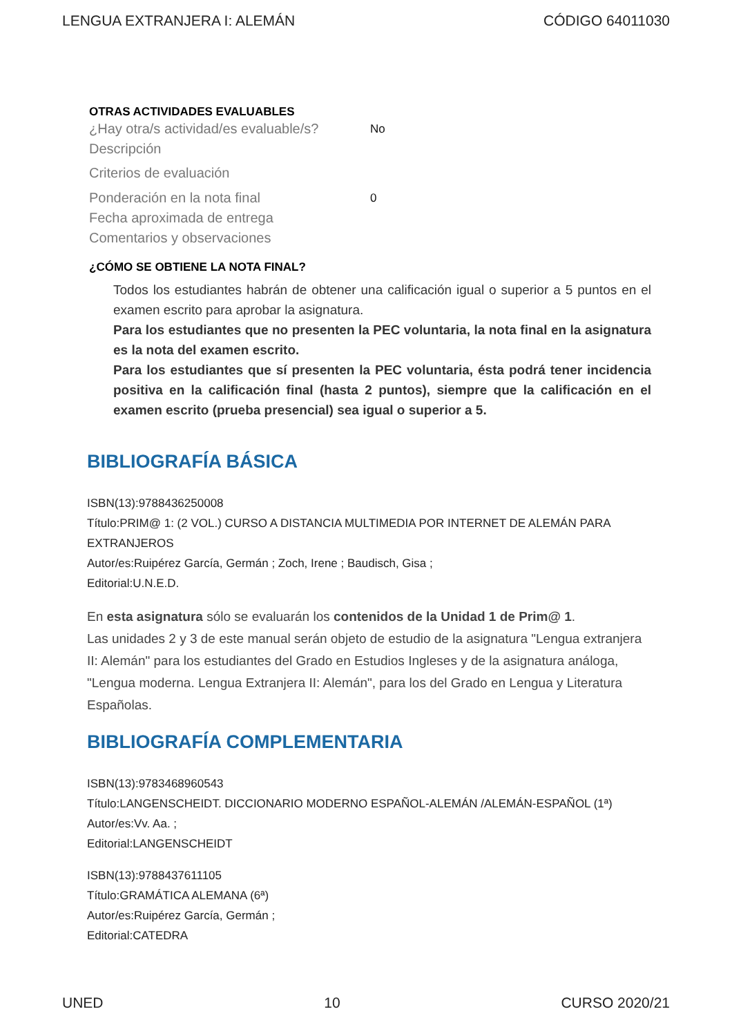LENGUA EXTRANJERA I: ALEMÁN CÓDIGO 64011030
OTRAS ACTIVIDADES EVALUABLES
¿Hay otra/s actividad/es evaluable/s? No
Descripción
Criterios de evaluación
Ponderación en la nota final 0
Fecha aproximada de entrega
Comentarios y observaciones
¿CÓMO SE OBTIENE LA NOTA FINAL?
Todos los estudiantes habrán de obtener una calificación igual o superior a 5 puntos en el examen escrito para aprobar la asignatura.
Para los estudiantes que no presenten la PEC voluntaria, la nota final en la asignatura es la nota del examen escrito.
Para los estudiantes que sí presenten la PEC voluntaria, ésta podrá tener incidencia positiva en la calificación final (hasta 2 puntos), siempre que la calificación en el examen escrito (prueba presencial) sea igual o superior a 5.
BIBLIOGRAFÍA BÁSICA
ISBN(13):9788436250008
Título:PRIM@ 1: (2 VOL.) CURSO A DISTANCIA MULTIMEDIA POR INTERNET DE ALEMÁN PARA EXTRANJEROS
Autor/es:Ruipérez García, Germán ; Zoch, Irene ; Baudisch, Gisa ;
Editorial:U.N.E.D.
En esta asignatura sólo se evaluarán los contenidos de la Unidad 1 de Prim@ 1.
Las unidades 2 y 3 de este manual serán objeto de estudio de la asignatura "Lengua extranjera II: Alemán" para los estudiantes del Grado en Estudios Ingleses y de la asignatura análoga, "Lengua moderna. Lengua Extranjera II: Alemán", para los del Grado en Lengua y Literatura Españolas.
BIBLIOGRAFÍA COMPLEMENTARIA
ISBN(13):9783468960543
Título:LANGENSCHEIDT. DICCIONARIO MODERNO ESPAÑOL-ALEMÁN /ALEMÁN-ESPAÑOL (1ª)
Autor/es:Vv. Aa. ;
Editorial:LANGENSCHEIDT
ISBN(13):9788437611105
Título:GRAMÁTICA ALEMANA (6ª)
Autor/es:Ruipérez García, Germán ;
Editorial:CATEDRA
UNED 10 CURSO 2020/21